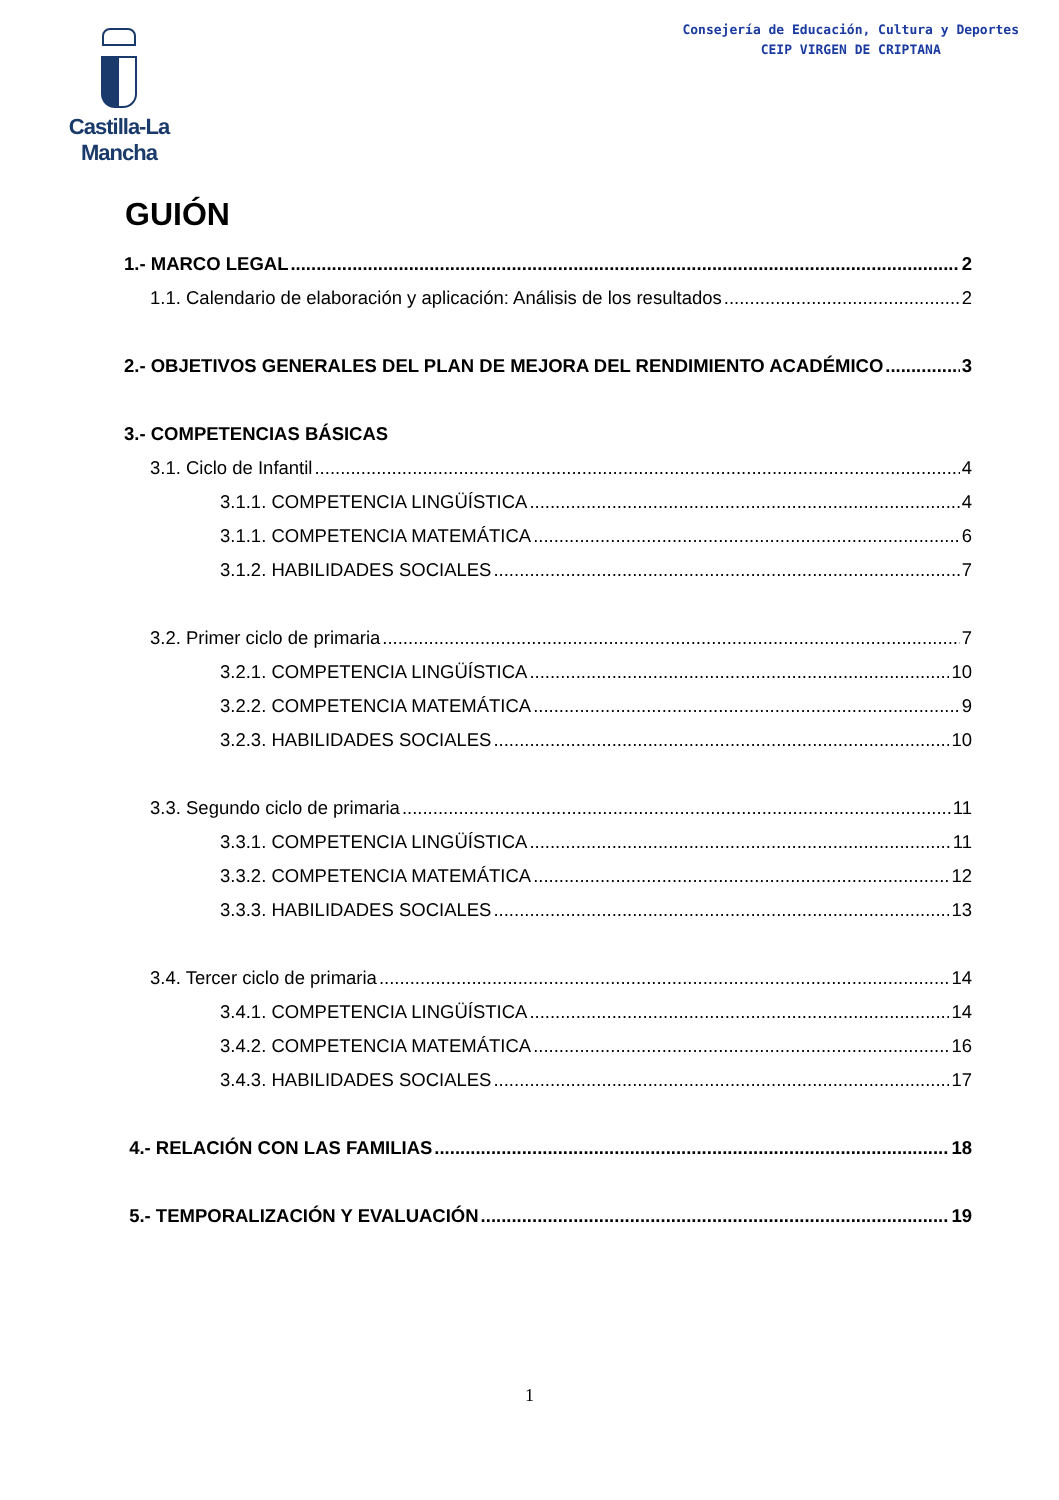Castilla-La Mancha
Consejería de Educación, Cultura y Deportes
CEIP VIRGEN DE CRIPTANA
GUIÓN
1.- MARCO LEGAL 2
1.1. Calendario de elaboración y aplicación: Análisis de los resultados 2
2.- OBJETIVOS GENERALES DEL PLAN DE MEJORA DEL RENDIMIENTO ACADÉMICO 3
3.- COMPETENCIAS BÁSICAS
3.1. Ciclo de Infantil 4
3.1.1. COMPETENCIA LINGÜÍSTICA 4
3.1.1. COMPETENCIA MATEMÁTICA 6
3.1.2. HABILIDADES SOCIALES 7
3.2. Primer ciclo de primaria 7
3.2.1. COMPETENCIA LINGÜÍSTICA 10
3.2.2. COMPETENCIA MATEMÁTICA 9
3.2.3. HABILIDADES SOCIALES 10
3.3. Segundo ciclo de primaria 11
3.3.1. COMPETENCIA LINGÜÍSTICA 11
3.3.2. COMPETENCIA MATEMÁTICA 12
3.3.3. HABILIDADES SOCIALES 13
3.4. Tercer ciclo de primaria 14
3.4.1. COMPETENCIA LINGÜÍSTICA 14
3.4.2. COMPETENCIA MATEMÁTICA 16
3.4.3. HABILIDADES SOCIALES 17
4.- RELACIÓN CON LAS FAMILIAS 18
5.- TEMPORALIZACIÓN Y EVALUACIÓN 19
1